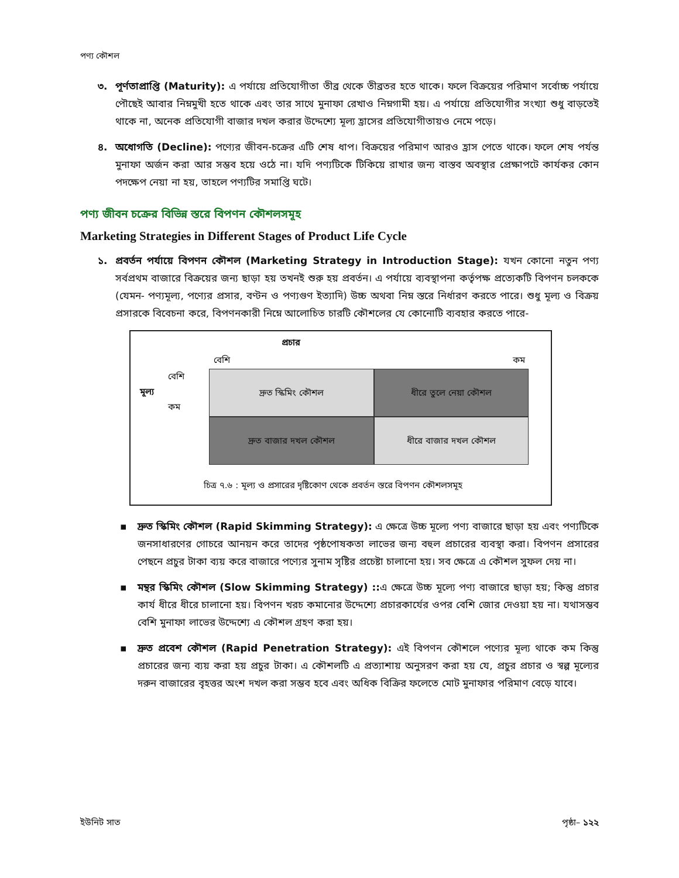পণ্য কৌশল
৩. পূর্ণতাপ্রাপ্তি (Maturity): এ পর্যায়ে প্রতিযোগীতা তীব্র থেকে তীব্রতর হতে থাকে। ফলে বিক্রয়ের পরিমাণ সর্বোচ্চ পর্যায়ে পৌছেই আবার নিম্নমুখী হতে থাকে এবং তার সাথে মুনাফা রেখাও নিম্নগামী হয়। এ পর্যায়ে প্রতিযোগীর সংখ্যা শুধু বাড়তেই থাকে না, অনেক প্রতিযোগী বাজার দখল করার উদ্দেশ্যে মূল্য হ্রাসের প্রতিযোগীতায়ও নেমে পড়ে।
৪. অধোগতি (Decline): পণ্যের জীবন-চক্রের এটি শেষ ধাপ। বিক্রয়ের পরিমাণ আরও হ্রাস পেতে থাকে। ফলে শেষ পর্যন্ত মুনাফা অর্জন করা আর সম্ভব হয়ে ওঠে না। যদি পণ্যটিকে টিকিয়ে রাখার জন্য বাস্তব অবস্থার প্রেক্ষাপটে কার্যকর কোন পদক্ষেপ নেয়া না হয়, তাহলে পণ্যটির সমাপ্তি ঘটে।
পণ্য জীবন চক্রের বিভিন্ন স্তরে বিপণন কৌশলসমূহ
Marketing Strategies in Different Stages of Product Life Cycle
১. প্রবর্তন পর্যায়ে বিপণন কৌশল (Marketing Strategy in Introduction Stage): যখন কোনো নতুন পণ্য সর্বপ্রথম বাজারে বিক্রয়ের জন্য ছাড়া হয় তখনই শুরু হয় প্রবর্তন। এ পর্যায়ে ব্যবস্থাপনা কর্তৃপক্ষ প্রত্যেকটি বিপণন চলককে (যেমন- পণ্যমূল্য, পণ্যের প্রসার, বণ্টন ও পণ্যগুণ ইত্যাদি) উচ্চ অথবা নিম্ন স্তরে নির্ধারণ করতে পারে। শুধু মূল্য ও বিক্রয় প্রসারকে বিবেচনা করে, বিপণনকারী নিম্নে আলোচিত চারটি কৌশলের যে কোনোটি ব্যবহার করতে পারে-
প্রচার
বেশি কম
বেশি
মূল্য
কম
দ্রুত স্কিমিং কৌশল
ধীরে তুলে নেয়া কৌশল
দ্রুত বাজার দখল কৌশল
ধীরে বাজার দখল কৌশল
চিত্র ৭.৬ : মূল্য ও প্রসারের দৃষ্টিকোণ থেকে প্রবর্তন স্তরে বিপণন কৌশলসমূহ
▪ দ্রুত স্কিমিং কৌশল (Rapid Skimming Strategy): এ ক্ষেত্রে উচ্চ মূল্যে পণ্য বাজারে ছাড়া হয় এবং পণ্যটিকে জনসাধারণের গোচরে আনয়ন করে তাদের পৃষ্ঠপোষকতা লাভের জন্য বহুল প্রচারের ব্যবস্থা করা। বিপণন প্রসারের পেছনে প্রচুর টাকা ব্যয় করে বাজারে পণ্যের সুনাম সৃষ্টির প্রচেষ্টা চালানো হয়। সব ক্ষেত্রে এ কৌশল সুফল দেয় না।
▪ মন্থর স্কিমিং কৌশল (Slow Skimming Strategy) :: এ ক্ষেত্রে উচ্চ মূল্যে পণ্য বাজারে ছাড়া হয়; কিন্তু প্রচার কার্য ধীরে ধীরে চালানো হয়। বিপণন খরচ কমানোর উদ্দেশ্যে প্রচারকার্যের ওপর বেশি জোর দেওয়া হয় না। যথাসম্ভব বেশি মুনাফা লাভের উদ্দেশ্যে এ কৌশল গ্রহণ করা হয়।
▪ দ্রুত প্রবেশ কৌশল (Rapid Penetration Strategy): এই বিপণন কৌশলে পণ্যের মূল্য থাকে কম কিন্তু প্রচারের জন্য ব্যয় করা হয় প্রচুর টাকা। এ কৌশলটি এ প্রত্যাশায় অনুসরণ করা হয় যে, প্রচুর প্রচার ও স্বল্প মূল্যের দরুন বাজারের বৃহত্তর অংশ দখল করা সম্ভব হবে এবং অধিক বিক্রির ফলেতে মোট মুনাফার পরিমাণ বেড়ে যাবে।
ইউনিট সাত পৃষ্ঠা– ১২২